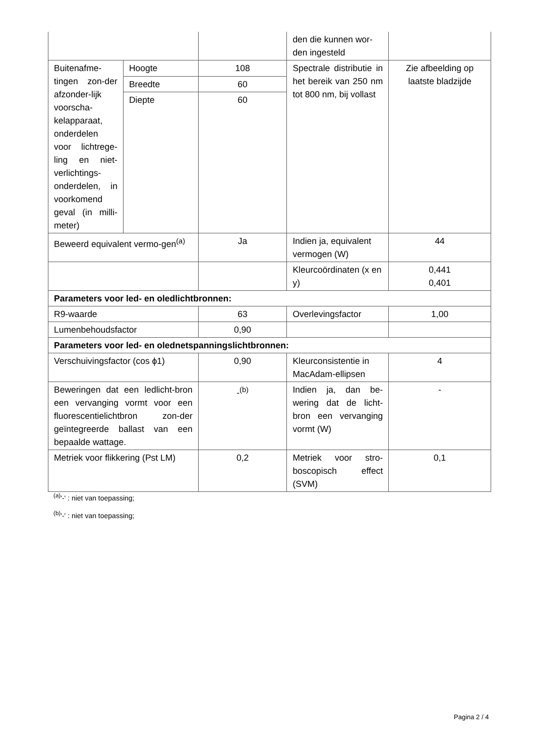| | | | den die kunnen wor-den ingesteld | |
| Buitenafme-tingen zon-der afzonder-lijk voorscha-kelapparaat, onderdelen voor lichtrege-ling en niet-verlichtings-onderdelen, in voorkomend geval (in milli-meter) | Hoogte | 108 | Spectrale distributie in het bereik van 250 nm tot 800 nm, bij vollast | Zie afbeelding op laatste bladzijde |
| | Breedte | 60 | | |
| | Diepte | 60 | | |
| Beweerd equivalent vermo-gen<sup>(a)</sup> | | Ja | Indien ja, equivalent vermogen (W) | 44 |
| | | | Kleurcoördinaten (x en y) | 0,441 0,401 |
| Parameters voor led- en oledlichtbronnen: | | | | |
| R9-waarde | | 63 | Overlevingsfactor | 1,00 |
| Lumenbehoudsfactor | | 0,90 | | |
| Parameters voor led- en olednetspanningslichtbronnen: | | | | |
| Verschuivingsfactor (cos ϕ1) | | 0,90 | Kleurconsistentie in MacAdam-ellipsen | 4 |
| Beweringen dat een ledlicht-bron een vervanging vormt voor een fluorescentielichtbron zon-der geïntegreerde ballast van een bepaalde wattage. | | -<sup>(b)</sup> | Indien ja, dan be-wering dat de licht-bron een vervanging vormt (W) | - |
| Metriek voor flikkering (Pst LM) | | 0,2 | Metriek voor stro-boscopisch effect (SVM) | 0,1 |
<sup>(a)</sup> '-' : niet van toepassing;
<sup>(b)</sup> '-' : niet van toepassing;
Pagina 2 / 4